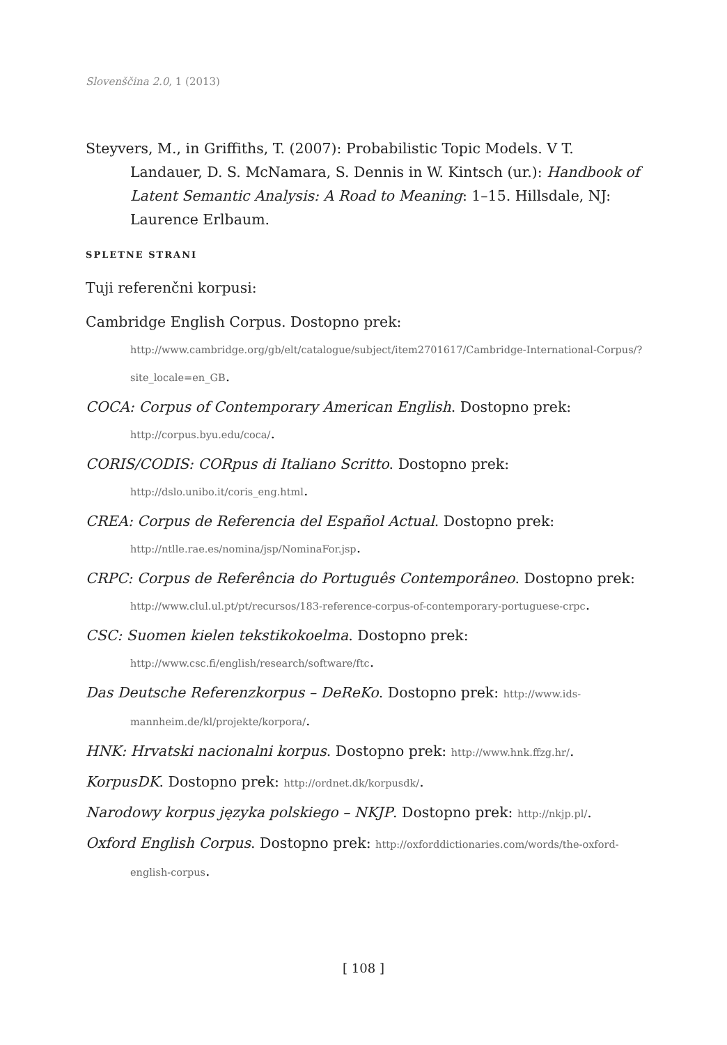Slovenščina 2.0, 1 (2013)
Steyvers, M., in Griffiths, T. (2007): Probabilistic Topic Models. V T. Landauer, D. S. McNamara, S. Dennis in W. Kintsch (ur.): Handbook of Latent Semantic Analysis: A Road to Meaning: 1–15. Hillsdale, NJ: Laurence Erlbaum.
SPLETNE STRANI
Tuji referenčni korpusi:
Cambridge English Corpus. Dostopno prek: http://www.cambridge.org/gb/elt/catalogue/subject/item2701617/Cambridge-International-Corpus/?site_locale=en_GB.
COCA: Corpus of Contemporary American English. Dostopno prek: http://corpus.byu.edu/coca/.
CORIS/CODIS: CORpus di Italiano Scritto. Dostopno prek: http://dslo.unibo.it/coris_eng.html.
CREA: Corpus de Referencia del Español Actual. Dostopno prek: http://ntlle.rae.es/nomina/jsp/NominaFor.jsp.
CRPC: Corpus de Referência do Português Contemporâneo. Dostopno prek: http://www.clul.ul.pt/pt/recursos/183-reference-corpus-of-contemporary-portuguese-crpc.
CSC: Suomen kielen tekstikokoelma. Dostopno prek: http://www.csc.fi/english/research/software/ftc.
Das Deutsche Referenzkorpus – DeReKo. Dostopno prek: http://www.ids-mannheim.de/kl/projekte/korpora/.
HNK: Hrvatski nacionalni korpus. Dostopno prek: http://www.hnk.ffzg.hr/.
KorpusDK. Dostopno prek: http://ordnet.dk/korpusdk/.
Narodowy korpus języka polskiego – NKJP. Dostopno prek: http://nkjp.pl/.
Oxford English Corpus. Dostopno prek: http://oxforddictionaries.com/words/the-oxford-english-corpus.
[ 108 ]